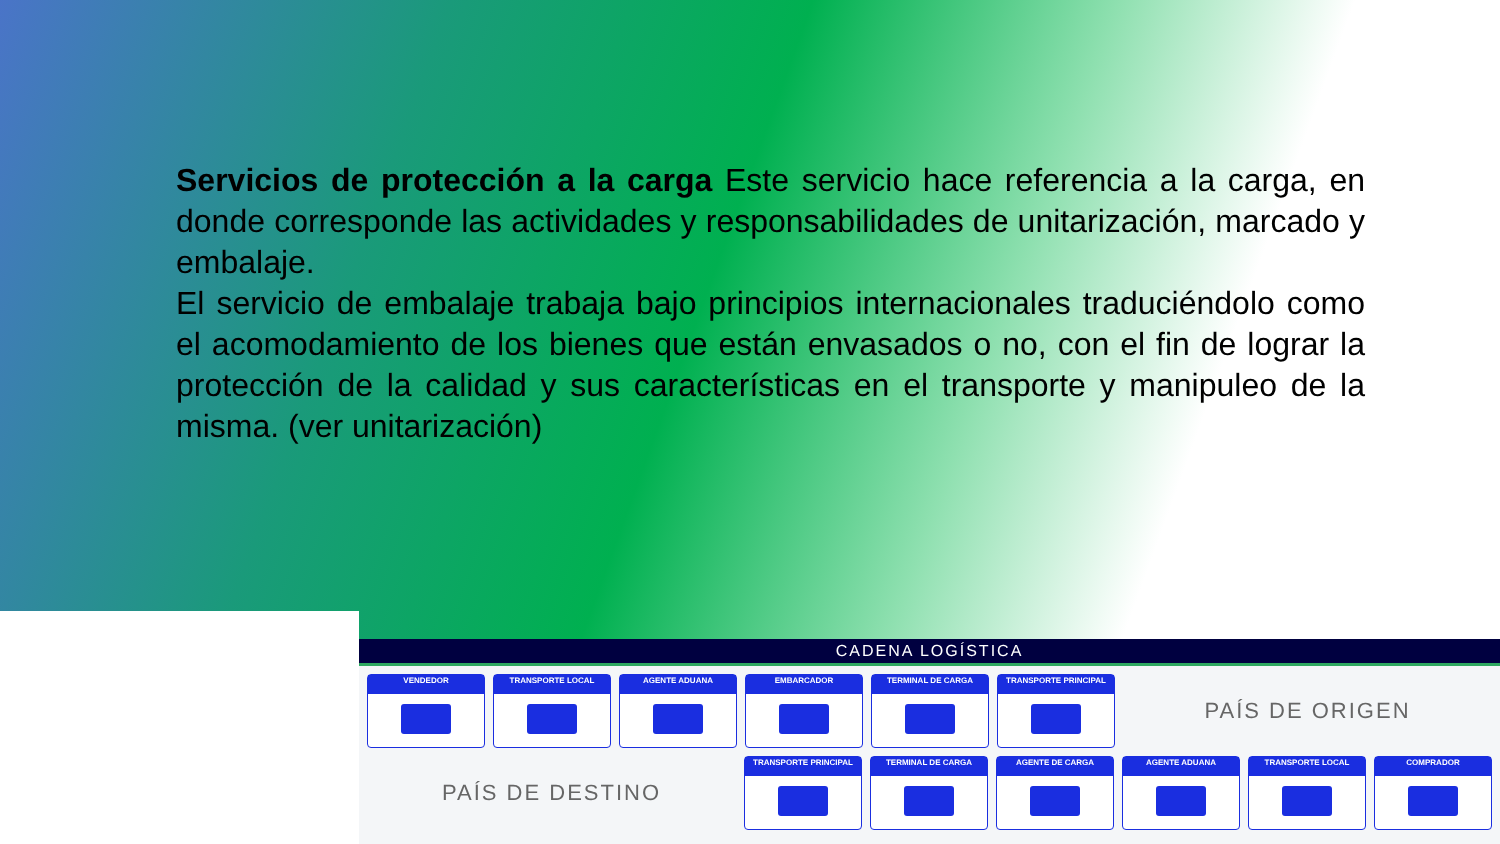Servicios de protección a la carga Este servicio hace referencia a la carga, en donde corresponde las actividades y responsabilidades de unitarización, marcado y embalaje.
El servicio de embalaje trabaja bajo principios internacionales traduciéndolo como el acomodamiento de los bienes que están envasados o no, con el fin de lograr la protección de la calidad y sus características en el transporte y manipuleo de la misma. (ver unitarización)
CADENA LOGÍSTICA
VENDEDOR
TRANSPORTE LOCAL
AGENTE ADUANA
EMBARCADOR
TERMINAL DE CARGA
TRANSPORTE PRINCIPAL
PAÍS DE ORIGEN
PAÍS DE DESTINO
TRANSPORTE PRINCIPAL
TERMINAL DE CARGA
AGENTE DE CARGA
AGENTE ADUANA
TRANSPORTE LOCAL
COMPRADOR